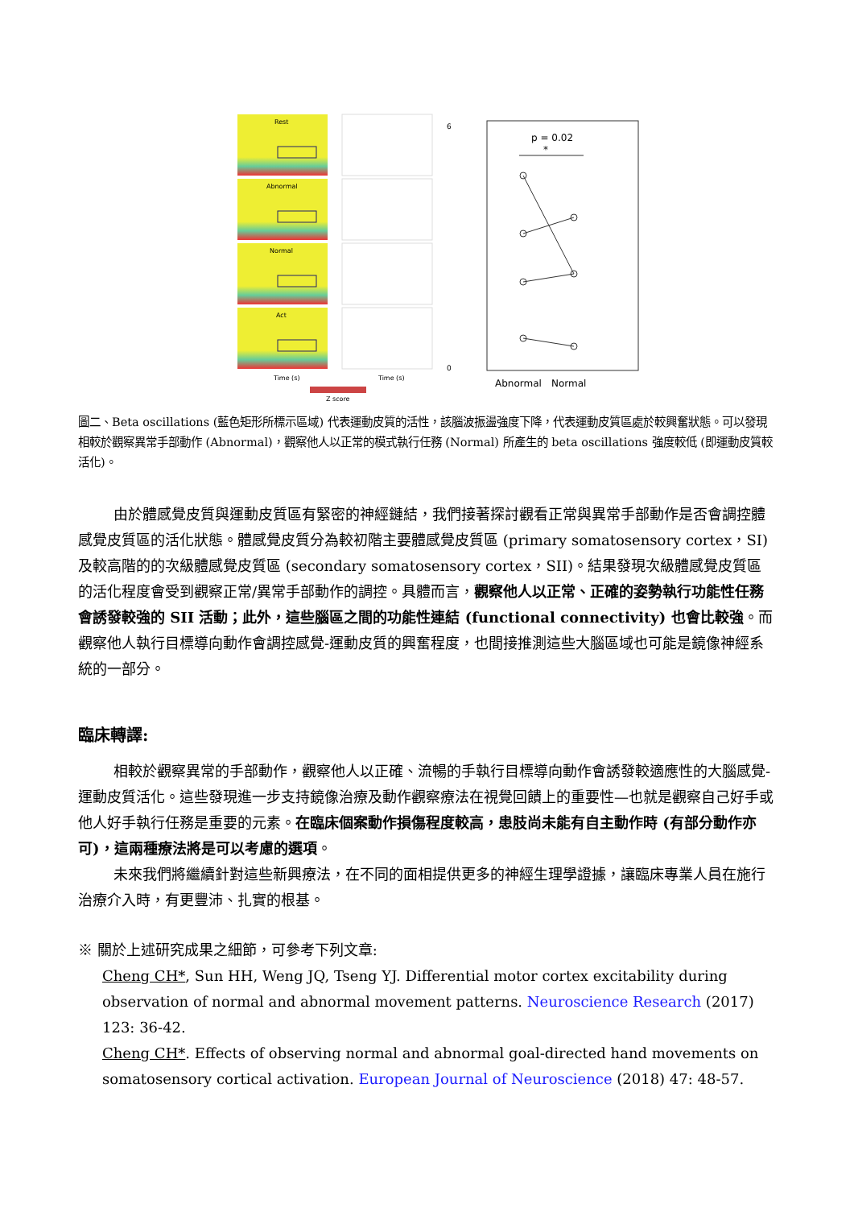Rest
Abnormal
Normal
Act
Time (s)
Time (s)
Z score
p = 0.02
*
6
0
Abnormal
Normal
圖二、Beta oscillations (藍色矩形所標示區域) 代表運動皮質的活性，該腦波振盪強度下降，代表運動皮質區處於較興奮狀態。可以發現相較於觀察異常手部動作 (Abnormal)，觀察他人以正常的模式執行任務 (Normal) 所產生的 beta oscillations 強度較低 (即運動皮質較活化)。
由於體感覺皮質與運動皮質區有緊密的神經鏈結，我們接著探討觀看正常與異常手部動作是否會調控體感覺皮質區的活化狀態。體感覺皮質分為較初階主要體感覺皮質區 (primary somatosensory cortex，SI) 及較高階的的次級體感覺皮質區 (secondary somatosensory cortex，SII)。結果發現次級體感覺皮質區的活化程度會受到觀察正常/異常手部動作的調控。具體而言，觀察他人以正常、正確的姿勢執行功能性任務會誘發較強的 SII 活動；此外，這些腦區之間的功能性連結 (functional connectivity) 也會比較強。而觀察他人執行目標導向動作會調控感覺-運動皮質的興奮程度，也間接推測這些大腦區域也可能是鏡像神經系統的一部分。
臨床轉譯:
相較於觀察異常的手部動作，觀察他人以正確、流暢的手執行目標導向動作會誘發較適應性的大腦感覺-運動皮質活化。這些發現進一步支持鏡像治療及動作觀察療法在視覺回饋上的重要性—也就是觀察自己好手或他人好手執行任務是重要的元素。在臨床個案動作損傷程度較高，患肢尚未能有自主動作時 (有部分動作亦可)，這兩種療法將是可以考慮的選項。
未來我們將繼續針對這些新興療法，在不同的面相提供更多的神經生理學證據，讓臨床專業人員在施行治療介入時，有更豐沛、扎實的根基。
※ 關於上述研究成果之細節，可參考下列文章:
Cheng CH*, Sun HH, Weng JQ, Tseng YJ. Differential motor cortex excitability during observation of normal and abnormal movement patterns. Neuroscience Research (2017) 123: 36-42.
Cheng CH*. Effects of observing normal and abnormal goal-directed hand movements on somatosensory cortical activation. European Journal of Neuroscience (2018) 47: 48-57.